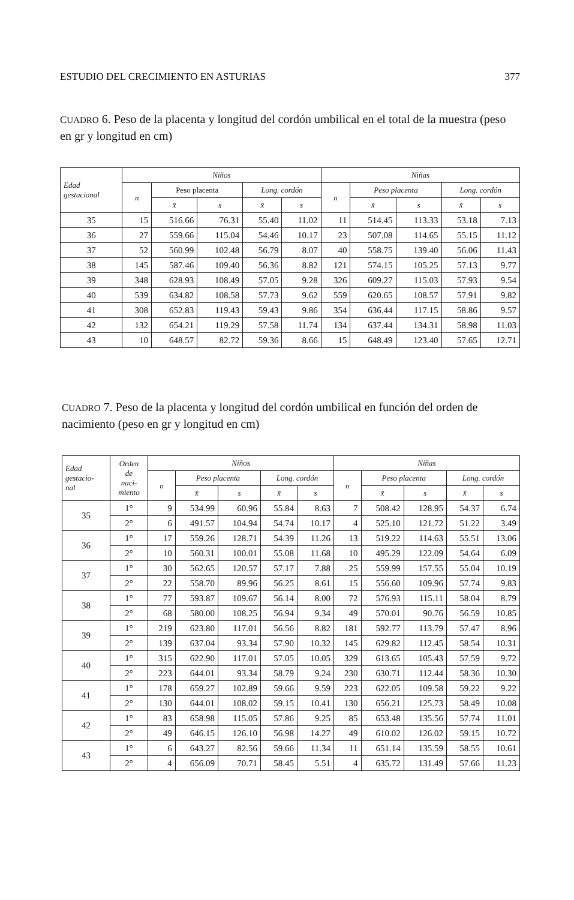ESTUDIO DEL CRECIMIENTO EN ASTURIAS 377
CUADRO 6. Peso de la placenta y longitud del cordón umbilical en el total de la muestra (peso en gr y longitud en cm)
| Edad gestacional | Niños | | | | | Niñas | | | | |
| --- | --- | --- | --- | --- | --- | --- | --- | --- | --- | --- |
| | n | Peso placenta | | Long. cordón | | n | Peso placenta | | Long. cordón | |
| | | x̄ | s | x̄ | s | | x̄ | s | x̄ | s |
| 35 | 15 | 516.66 | 76.31 | 55.40 | 11.02 | 11 | 514.45 | 113.33 | 53.18 | 7.13 |
| 36 | 27 | 559.66 | 115.04 | 54.46 | 10.17 | 23 | 507.08 | 114.65 | 55.15 | 11.12 |
| 37 | 52 | 560.99 | 102.48 | 56.79 | 8.07 | 40 | 558.75 | 139.40 | 56.06 | 11.43 |
| 38 | 145 | 587.46 | 109.40 | 56.36 | 8.82 | 121 | 574.15 | 105.25 | 57.13 | 9.77 |
| 39 | 348 | 628.93 | 108.49 | 57.05 | 9.28 | 326 | 609.27 | 115.03 | 57.93 | 9.54 |
| 40 | 539 | 634.82 | 108.58 | 57.73 | 9.62 | 559 | 620.65 | 108.57 | 57.91 | 9.82 |
| 41 | 308 | 652.83 | 119.43 | 59.43 | 9.86 | 354 | 636.44 | 117.15 | 58.86 | 9.57 |
| 42 | 132 | 654.21 | 119.29 | 57.58 | 11.74 | 134 | 637.44 | 134.31 | 58.98 | 11.03 |
| 43 | 10 | 648.57 | 82.72 | 59.36 | 8.66 | 15 | 648.49 | 123.40 | 57.65 | 12.71 |
CUADRO 7. Peso de la placenta y longitud del cordón umbilical en función del orden de nacimiento (peso en gr y longitud en cm)
| Edad gestacio- nal | Orden de naci- miento | Niños | | | | | Niñas | | | | |
| --- | --- | --- | --- | --- | --- | --- | --- | --- | --- | --- | --- |
| | | n | Peso placenta | | Long. cordón | | n | Peso placenta | | Long. cordón | |
| | | | x̄ | s | x̄ | s | | x̄ | s | x̄ | s |
| 35 | 1° | 9 | 534.99 | 60.96 | 55.84 | 8.63 | 7 | 508.42 | 128.95 | 54.37 | 6.74 |
| | 2° | 6 | 491.57 | 104.94 | 54.74 | 10.17 | 4 | 525.10 | 121.72 | 51.22 | 3.49 |
| 36 | 1° | 17 | 559.26 | 128.71 | 54.39 | 11.26 | 13 | 519.22 | 114.63 | 55.51 | 13.06 |
| | 2° | 10 | 560.31 | 100.01 | 55.08 | 11.68 | 10 | 495.29 | 122.09 | 54.64 | 6.09 |
| 37 | 1° | 30 | 562.65 | 120.57 | 57.17 | 7.88 | 25 | 559.99 | 157.55 | 55.04 | 10.19 |
| | 2° | 22 | 558.70 | 89.96 | 56.25 | 8.61 | 15 | 556.60 | 109.96 | 57.74 | 9.83 |
| 38 | 1° | 77 | 593.87 | 109.67 | 56.14 | 8.00 | 72 | 576.93 | 115.11 | 58.04 | 8.79 |
| | 2° | 68 | 580.00 | 108.25 | 56.94 | 9.34 | 49 | 570.01 | 90.76 | 56.59 | 10.85 |
| 39 | 1° | 219 | 623.80 | 117.01 | 56.56 | 8.82 | 181 | 592.77 | 113.79 | 57.47 | 8.96 |
| | 2° | 139 | 637.04 | 93.34 | 57.90 | 10.32 | 145 | 629.82 | 112.45 | 58.54 | 10.31 |
| 40 | 1° | 315 | 622.90 | 117.01 | 57.05 | 10.05 | 329 | 613.65 | 105.43 | 57.59 | 9.72 |
| | 2° | 223 | 644.01 | 93.34 | 58.79 | 9.24 | 230 | 630.71 | 112.44 | 58.36 | 10.30 |
| 41 | 1° | 178 | 659.27 | 102.89 | 59.66 | 9.59 | 223 | 622.05 | 109.58 | 59.22 | 9.22 |
| | 2° | 130 | 644.01 | 108.02 | 59.15 | 10.41 | 130 | 656.21 | 125.73 | 58.49 | 10.08 |
| 42 | 1° | 83 | 658.98 | 115.05 | 57.86 | 9.25 | 85 | 653.48 | 135.56 | 57.74 | 11.01 |
| | 2° | 49 | 646.15 | 126.10 | 56.98 | 14.27 | 49 | 610.02 | 126.02 | 59.15 | 10.72 |
| 43 | 1° | 6 | 643.27 | 82.56 | 59.66 | 11.34 | 11 | 651.14 | 135.59 | 58.55 | 10.61 |
| | 2° | 4 | 656.09 | 70.71 | 58.45 | 5.51 | 4 | 635.72 | 131.49 | 57.66 | 11.23 |